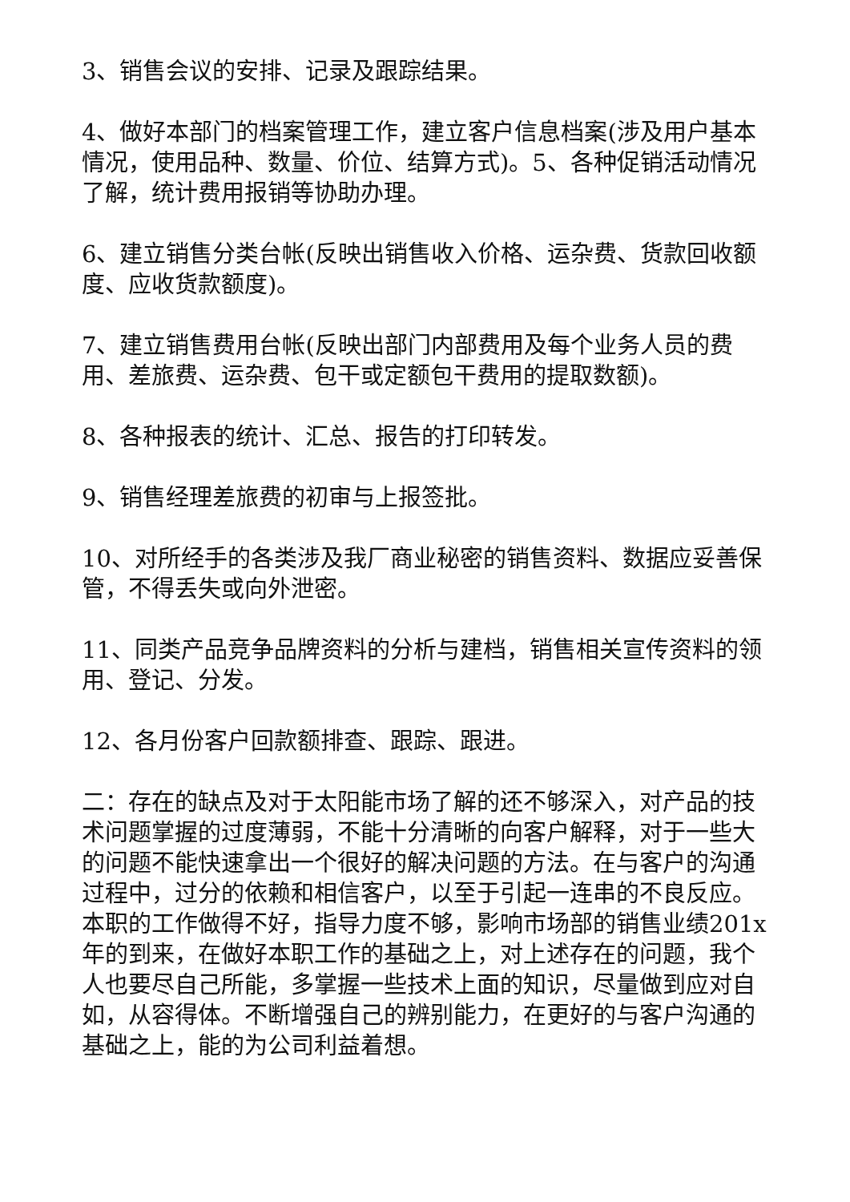3、销售会议的安排、记录及跟踪结果。
4、做好本部门的档案管理工作，建立客户信息档案(涉及用户基本情况，使用品种、数量、价位、结算方式)。5、各种促销活动情况了解，统计费用报销等协助办理。
6、建立销售分类台帐(反映出销售收入价格、运杂费、货款回收额度、应收货款额度)。
7、建立销售费用台帐(反映出部门内部费用及每个业务人员的费用、差旅费、运杂费、包干或定额包干费用的提取数额)。
8、各种报表的统计、汇总、报告的打印转发。
9、销售经理差旅费的初审与上报签批。
10、对所经手的各类涉及我厂商业秘密的销售资料、数据应妥善保管，不得丢失或向外泄密。
11、同类产品竞争品牌资料的分析与建档，销售相关宣传资料的领用、登记、分发。
12、各月份客户回款额排查、跟踪、跟进。
二：存在的缺点及对于太阳能市场了解的还不够深入，对产品的技术问题掌握的过度薄弱，不能十分清晰的向客户解释，对于一些大的问题不能快速拿出一个很好的解决问题的方法。在与客户的沟通过程中，过分的依赖和相信客户，以至于引起一连串的不良反应。本职的工作做得不好，指导力度不够，影响市场部的销售业绩201x年的到来，在做好本职工作的基础之上，对上述存在的问题，我个人也要尽自己所能，多掌握一些技术上面的知识，尽量做到应对自如，从容得体。不断增强自己的辨别能力，在更好的与客户沟通的基础之上，能的为公司利益着想。